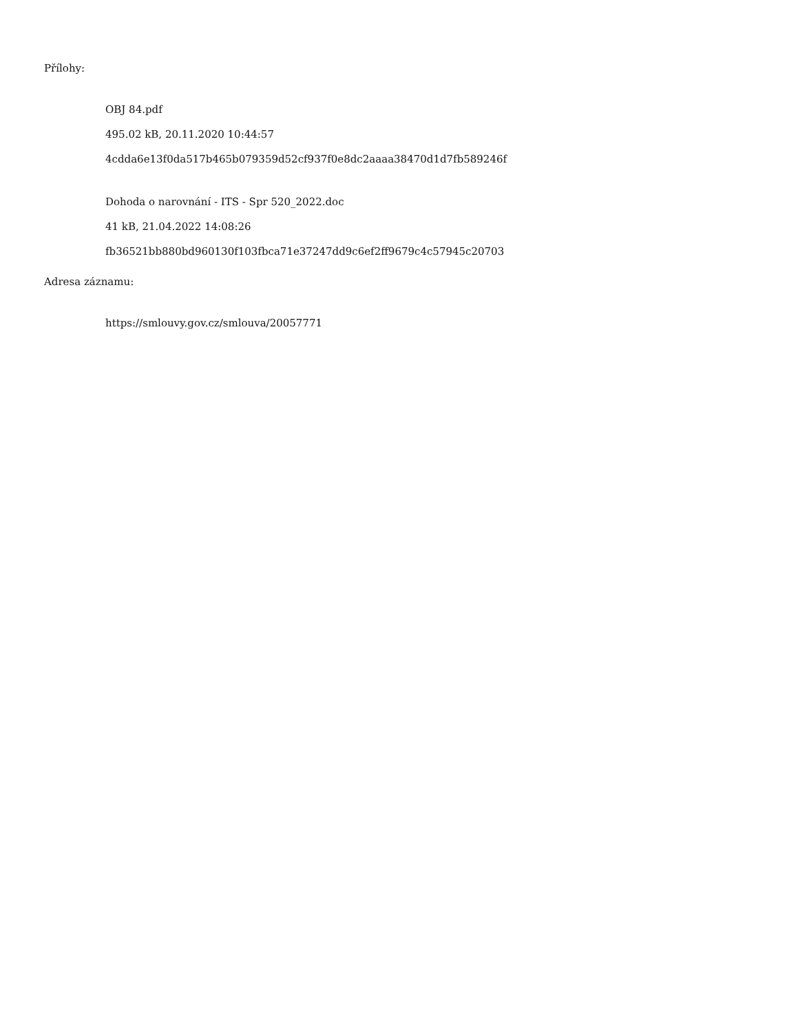Přílohy:
OBJ 84.pdf
495.02 kB, 20.11.2020 10:44:57
4cdda6e13f0da517b465b079359d52cf937f0e8dc2aaaa38470d1d7fb589246f
Dohoda o narovnání - ITS - Spr 520_2022.doc
41 kB, 21.04.2022 14:08:26
fb36521bb880bd960130f103fbca71e37247dd9c6ef2ff9679c4c57945c20703
Adresa záznamu:
https://smlouvy.gov.cz/smlouva/20057771